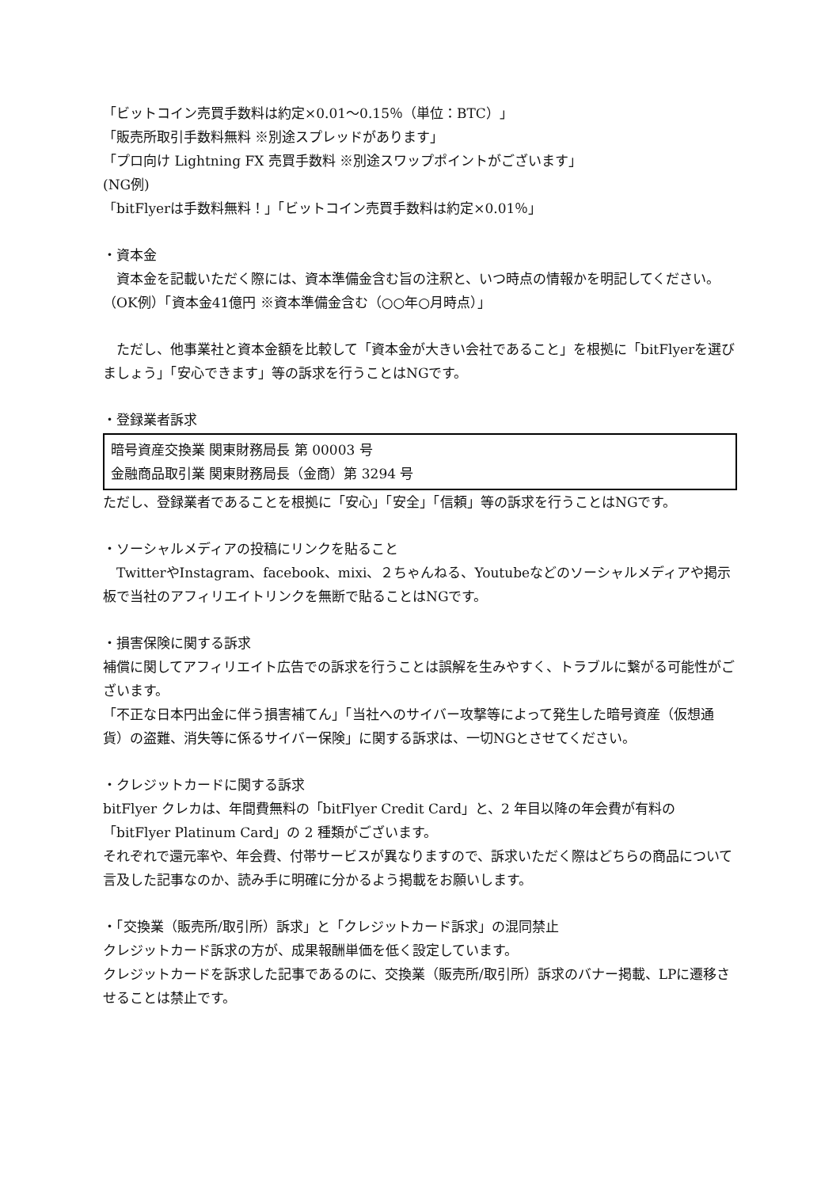「ビットコイン売買手数料は約定×0.01〜0.15％（単位：BTC）」
「販売所取引手数料無料 ※別途スプレッドがあります」
「プロ向け Lightning FX 売買手数料 ※別途スワップポイントがございます」
(NG例)
「bitFlyerは手数料無料！」「ビットコイン売買手数料は約定×0.01％」
・資本金
　資本金を記載いただく際には、資本準備金含む旨の注釈と、いつ時点の情報かを明記してください。
（OK例）「資本金41億円 ※資本準備金含む（○○年○月時点）」
　ただし、他事業社と資本金額を比較して「資本金が大きい会社であること」を根拠に「bitFlyerを選びましょう」「安心できます」等の訴求を行うことはNGです。
・登録業者訴求
暗号資産交換業 関東財務局長 第 00003 号
金融商品取引業 関東財務局長（金商）第 3294 号
ただし、登録業者であることを根拠に「安心」「安全」「信頼」等の訴求を行うことはNGです。
・ソーシャルメディアの投稿にリンクを貼ること
　TwitterやInstagram、facebook、mixi、２ちゃんねる、Youtubeなどのソーシャルメディアや掲示板で当社のアフィリエイトリンクを無断で貼ることはNGです。
・損害保険に関する訴求
補償に関してアフィリエイト広告での訴求を行うことは誤解を生みやすく、トラブルに繋がる可能性がございます。
「不正な日本円出金に伴う損害補てん」「当社へのサイバー攻撃等によって発生した暗号資産（仮想通貨）の盗難、消失等に係るサイバー保険」に関する訴求は、一切NGとさせてください。
・クレジットカードに関する訴求
bitFlyer クレカは、年間費無料の「bitFlyer Credit Card」と、2 年目以降の年会費が有料の「bitFlyer Platinum Card」の 2 種類がございます。
それぞれで還元率や、年会費、付帯サービスが異なりますので、訴求いただく際はどちらの商品について言及した記事なのか、読み手に明確に分かるよう掲載をお願いします。
・「交換業（販売所/取引所）訴求」と「クレジットカード訴求」の混同禁止
クレジットカード訴求の方が、成果報酬単価を低く設定しています。
クレジットカードを訴求した記事であるのに、交換業（販売所/取引所）訴求のバナー掲載、LPに遷移させることは禁止です。